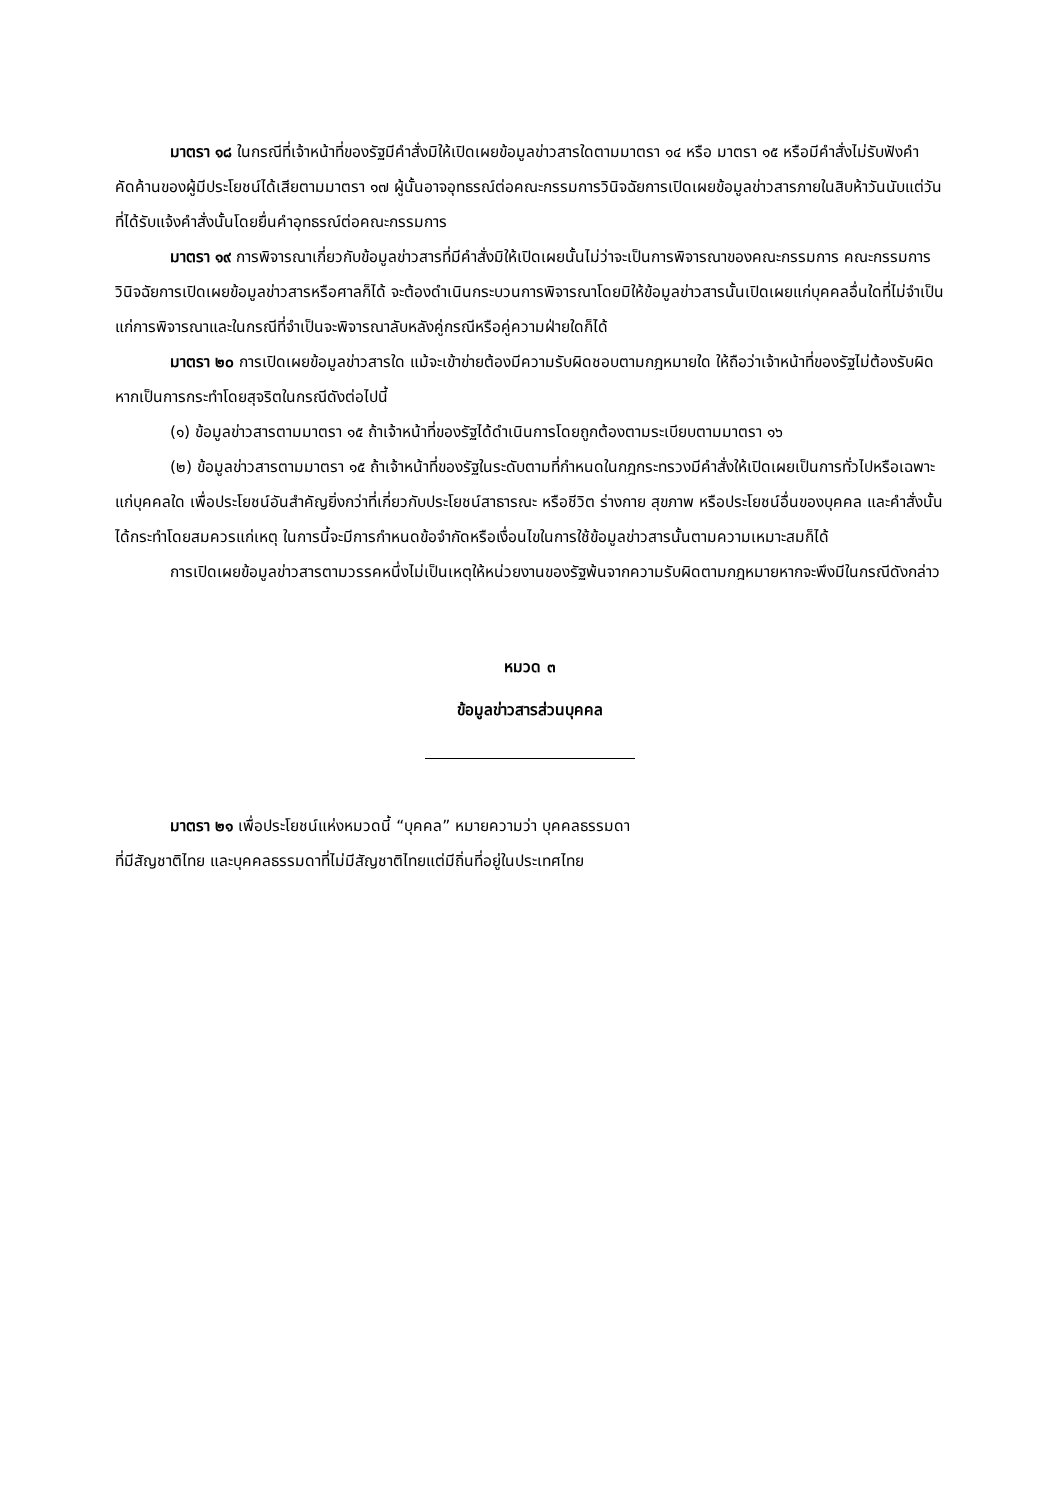มาตรา ๑๘ ในกรณีที่เจ้าหน้าที่ของรัฐมีคำสั่งมิให้เปิดเผยข้อมูลข่าวสารใดตามมาตรา ๑๔ หรือ มาตรา ๑๕ หรือมีคำสั่งไม่รับฟังคำคัดค้านของผู้มีประโยชน์ได้เสียตามมาตรา ๑๗ ผู้นั้นอาจอุทธรณ์ต่อคณะกรรมการวินิจฉัยการเปิดเผยข้อมูลข่าวสารภายในสิบห้าวันนับแต่วันที่ได้รับแจ้งคำสั่งนั้นโดยยื่นคำอุทธรณ์ต่อคณะกรรมการ
มาตรา ๑๙ การพิจารณาเกี่ยวกับข้อมูลข่าวสารที่มีคำสั่งมิให้เปิดเผยนั้นไม่ว่าจะเป็นการพิจารณาของคณะกรรมการ คณะกรรมการวินิจฉัยการเปิดเผยข้อมูลข่าวสารหรือศาลก็ได้ จะต้องดำเนินกระบวนการพิจารณาโดยมิให้ข้อมูลข่าวสารนั้นเปิดเผยแก่บุคคลอื่นใดที่ไม่จำเป็นแก่การพิจารณาและในกรณีที่จำเป็นจะพิจารณาลับหลังคู่กรณีหรือคู่ความฝ่ายใดก็ได้
มาตรา ๒๐ การเปิดเผยข้อมูลข่าวสารใด แม้จะเข้าข่ายต้องมีความรับผิดชอบตามกฎหมายใด ให้ถือว่าเจ้าหน้าที่ของรัฐไม่ต้องรับผิดหากเป็นการกระทำโดยสุจริตในกรณีดังต่อไปนี้
(๑) ข้อมูลข่าวสารตามมาตรา ๑๕ ถ้าเจ้าหน้าที่ของรัฐได้ดำเนินการโดยถูกต้องตามระเบียบตามมาตรา ๑๖
(๒) ข้อมูลข่าวสารตามมาตรา ๑๕ ถ้าเจ้าหน้าที่ของรัฐในระดับตามที่กำหนดในกฎกระทรวงมีคำสั่งให้เปิดเผยเป็นการทั่วไปหรือเฉพาะแก่บุคคลใด เพื่อประโยชน์อันสำคัญยิ่งกว่าที่เกี่ยวกับประโยชน์สาธารณะ หรือชีวิต ร่างกาย สุขภาพ หรือประโยชน์อื่นของบุคคล และคำสั่งนั้นได้กระทำโดยสมควรแก่เหตุ ในการนี้จะมีการกำหนดข้อจำกัดหรือเงื่อนไขในการใช้ข้อมูลข่าวสารนั้นตามความเหมาะสมก็ได้
การเปิดเผยข้อมูลข่าวสารตามวรรคหนึ่งไม่เป็นเหตุให้หน่วยงานของรัฐพ้นจากความรับผิดตามกฎหมายหากจะพึงมีในกรณีดังกล่าว
หมวด ๓
ข้อมูลข่าวสารส่วนบุคคล
มาตรา ๒๑ เพื่อประโยชน์แห่งหมวดนี้ “บุคคล” หมายความว่า บุคคลธรรมดา
ที่มีสัญชาติไทย และบุคคลธรรมดาที่ไม่มีสัญชาติไทยแต่มีถิ่นที่อยู่ในประเทศไทย